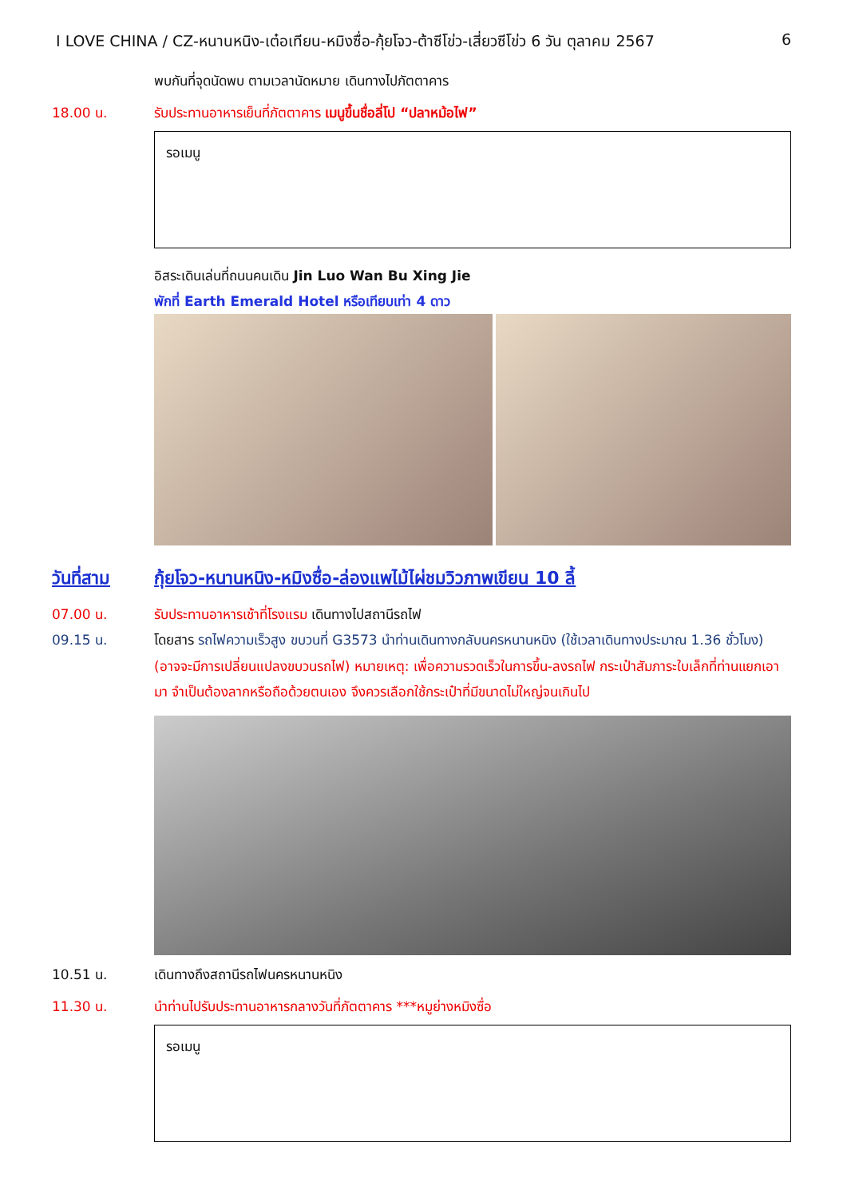I LOVE CHINA / CZ-หนานหนิง-เต๋อเทียน-หมิงซื่อ-กุ้ยโจว-ต้าซีโข่ว-เสี่ยวซีโข่ว 6 วัน ตุลาคม 2567 6
พบกันที่จุดนัดพบ ตามเวลานัดหมาย เดินทางไปภัตตาคาร
18.00 น. รับประทานอาหารเย็นที่ภัตตาคาร เมนูขึ้นชื่อลี่โป “ปลาหม้อไฟ”
รอเมนู
อิสระเดินเล่นที่ถนนคนเดิน Jin Luo Wan Bu Xing Jie
พักที่ Earth Emerald Hotel หรือเทียบเท่า 4 ดาว
วันที่สาม กุ้ยโจว-หนานหนิง-หมิงซื่อ-ล่องแพไม้ไผ่ชมวิวภาพเขียน 10 ลี้
07.00 น. รับประทานอาหารเช้าที่โรงแรม เดินทางไปสถานีรถไฟ
09.15 น. โดยสาร รถไฟความเร็วสูง ขบวนที่ G3573 นำท่านเดินทางกลับนครหนานหนิง (ใช้เวลาเดินทางประมาณ 1.36 ชั่วโมง)
(อาจจะมีการเปลี่ยนแปลงขบวนรถไฟ) หมายเหตุ: เพื่อความรวดเร็วในการขึ้น-ลงรถไฟ กระเป๋าสัมภาระใบเล็กที่ท่านแยกเอามา จำเป็นต้องลากหรือถือด้วยตนเอง จึงควรเลือกใช้กระเป๋าที่มีขนาดไม่ใหญ่จนเกินไป
10.51 น. เดินทางถึงสถานีรถไฟนครหนานหนิง
11.30 น. นำท่านไปรับประทานอาหารกลางวันที่ภัตตาคาร ***หมูย่างหมิงซื่อ
รอเมนู